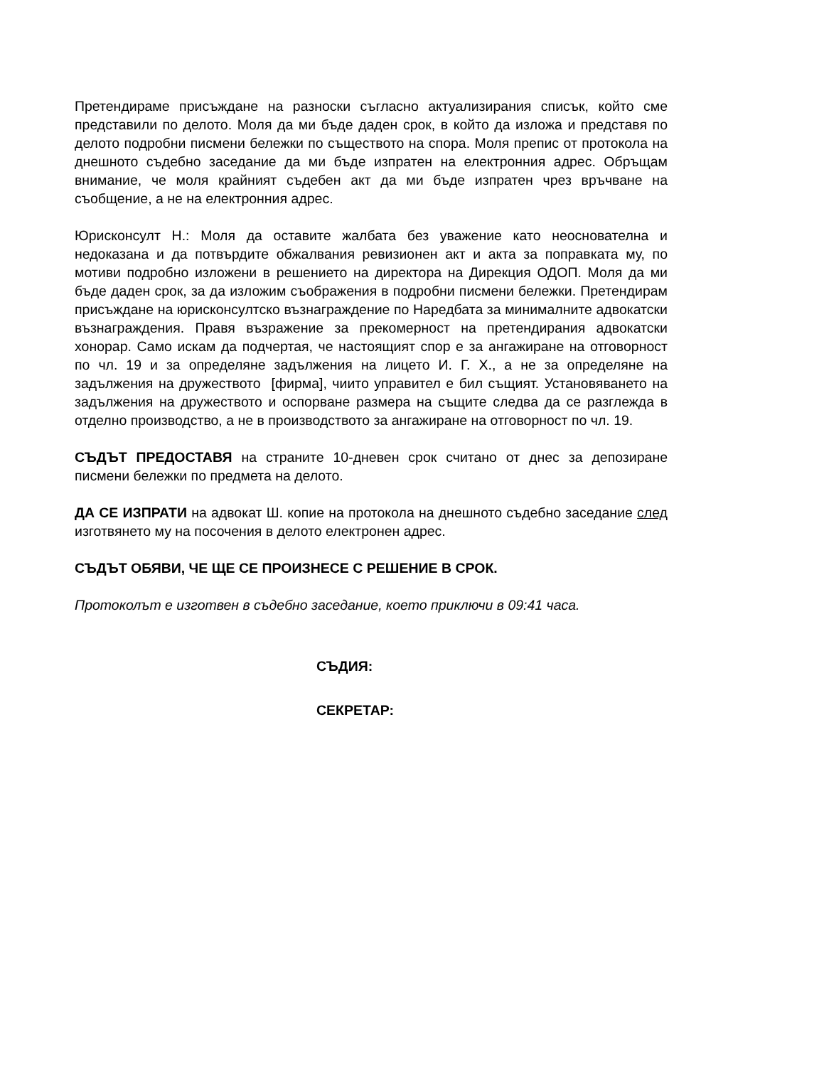Претендираме присъждане на разноски съгласно актуализирания списък, който сме представили по делото. Моля да ми бъде даден срок, в който да изложа и представя по делото подробни писмени бележки по съществото на спора. Моля препис от протокола на днешното съдебно заседание да ми бъде изпратен на електронния адрес. Обръщам внимание, че моля крайният съдебен акт да ми бъде изпратен чрез връчване на съобщение, а не на електронния адрес.
Юрисконсулт Н.: Моля да оставите жалбата без уважение като неоснователна и недоказана и да потвърдите обжалвания ревизионен акт и акта за поправката му, по мотиви подробно изложени в решението на директора на Дирекция ОДОП. Моля да ми бъде даден срок, за да изложим съображения в подробни писмени бележки. Претендирам присъждане на юрисконсултско възнаграждение по Наредбата за минималните адвокатски възнаграждения. Правя възражение за прекомерност на претендирания адвокатски хонорар. Само искам да подчертая, че настоящият спор е за ангажиране на отговорност по чл. 19 и за определяне задължения на лицето И. Г. Х., а не за определяне на задължения на дружеството [фирма], чиито управител е бил същият. Установяването на задължения на дружеството и оспорване размера на същите следва да се разглежда в отделно производство, а не в производството за ангажиране на отговорност по чл. 19.
СЪДЪТ ПРЕДОСТАВЯ на страните 10-дневен срок считано от днес за депозиране писмени бележки по предмета на делото.
ДА СЕ ИЗПРАТИ на адвокат Ш. копие на протокола на днешното съдебно заседание след изготвянето му на посочения в делото електронен адрес.
СЪДЪТ ОБЯВИ, ЧЕ ЩЕ СЕ ПРОИЗНЕСЕ С РЕШЕНИЕ В СРОК.
Протоколът е изготвен в съдебно заседание, което приключи в 09:41 часа.
СЪДИЯ:
СЕКРЕТАР: